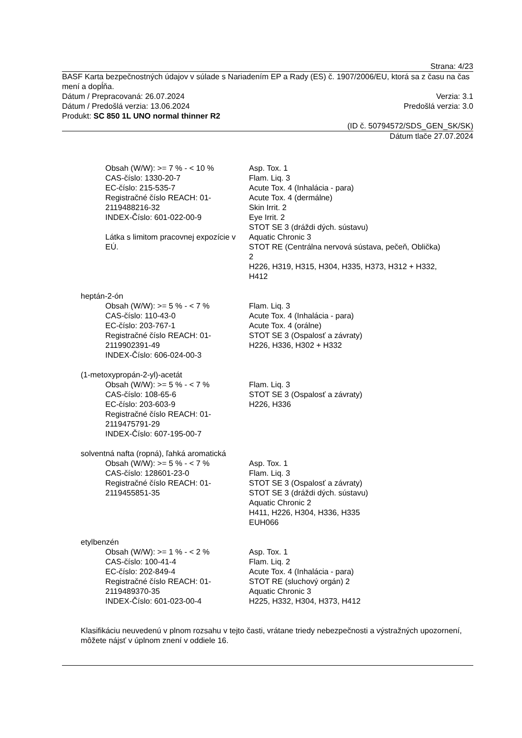Strana: 4/23
BASF Karta bezpečnostných údajov v súlade s Nariadením EP a Rady (ES) č. 1907/2006/EU, ktorá sa z času na čas mení a dopĺňa.
Dátum / Prepracovaná: 26.07.2024 Verzia: 3.1
Dátum / Predošlá verzia: 13.06.2024 Predošlá verzia: 3.0
Produkt: SC 850 1L UNO normal thinner R2
(ID č. 50794572/SDS_GEN_SK/SK)
Dátum tlače 27.07.2024
Obsah (W/W): >= 7 % - < 10 %
CAS-číslo: 1330-20-7
EC-číslo: 215-535-7
Registračné číslo REACH: 01-2119488216-32
INDEX-Číslo: 601-022-00-9
Látka s limitom pracovnej expozície v EÚ.
Asp. Tox. 1
Flam. Liq. 3
Acute Tox. 4 (Inhalácia - para)
Acute Tox. 4 (dermálne)
Skin Irrit. 2
Eye Irrit. 2
STOT SE 3 (dráždi dých. sústavu)
Aquatic Chronic 3
STOT RE (Centrálna nervová sústava, pečeň, Oblička) 2
H226, H319, H315, H304, H335, H373, H312 + H332, H412
heptán-2-ón
Obsah (W/W): >= 5 % - < 7 %
CAS-číslo: 110-43-0
EC-číslo: 203-767-1
Registračné číslo REACH: 01-2119902391-49
INDEX-Číslo: 606-024-00-3
Flam. Liq. 3
Acute Tox. 4 (Inhalácia - para)
Acute Tox. 4 (orálne)
STOT SE 3 (Ospalosť a závraty)
H226, H336, H302 + H332
(1-metoxypropán-2-yl)-acetát
Obsah (W/W): >= 5 % - < 7 %
CAS-číslo: 108-65-6
EC-číslo: 203-603-9
Registračné číslo REACH: 01-2119475791-29
INDEX-Číslo: 607-195-00-7
Flam. Liq. 3
STOT SE 3 (Ospalosť a závraty)
H226, H336
solventná nafta (ropná), ľahká aromatická
Obsah (W/W): >= 5 % - < 7 %
CAS-číslo: 128601-23-0
Registračné číslo REACH: 01-2119455851-35
Asp. Tox. 1
Flam. Liq. 3
STOT SE 3 (Ospalosť a závraty)
STOT SE 3 (dráždi dých. sústavu)
Aquatic Chronic 2
H411, H226, H304, H336, H335
EUH066
etylbenzén
Obsah (W/W): >= 1 % - < 2 %
CAS-číslo: 100-41-4
EC-číslo: 202-849-4
Registračné číslo REACH: 01-2119489370-35
INDEX-Číslo: 601-023-00-4
Asp. Tox. 1
Flam. Liq. 2
Acute Tox. 4 (Inhalácia - para)
STOT RE (sluchový orgán) 2
Aquatic Chronic 3
H225, H332, H304, H373, H412
Klasifikáciu neuvedenú v plnom rozsahu v tejto časti, vrátane triedy nebezpečnosti a výstražných upozornení, môžete nájsť v úplnom znení v oddiele 16.